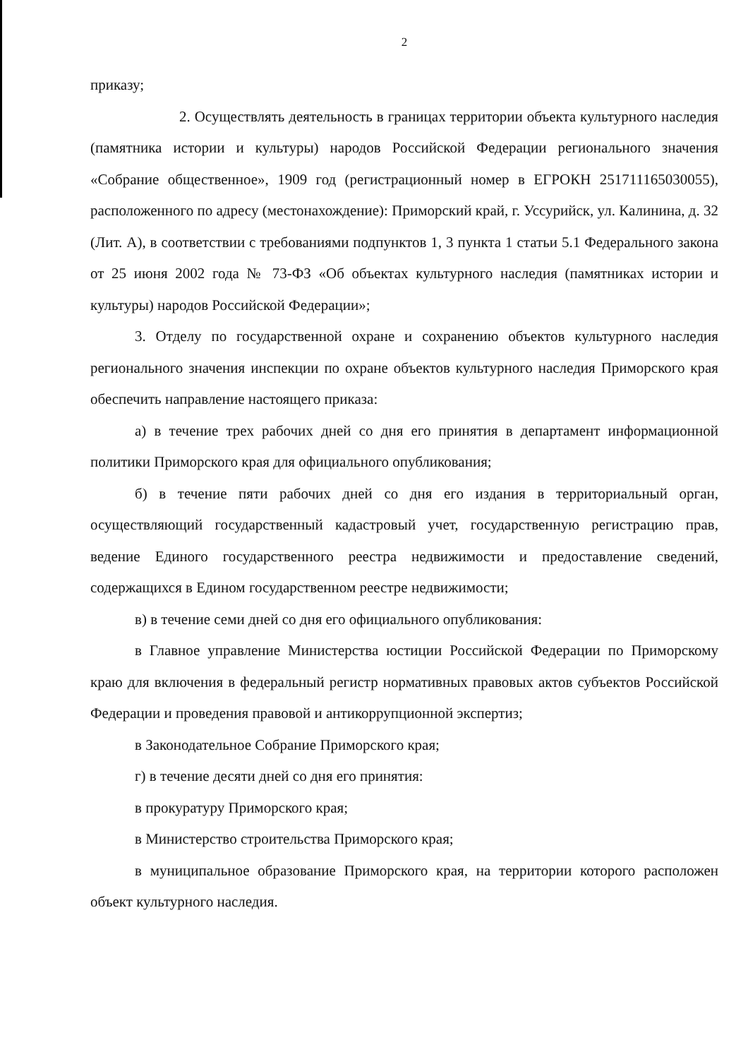2
приказу;
2. Осуществлять деятельность в границах территории объекта культурного наследия (памятника истории и культуры) народов Российской Федерации регионального значения «Собрание общественное», 1909 год (регистрационный номер в ЕГРОКН 251711165030055), расположенного по адресу (местонахождение): Приморский край, г. Уссурийск, ул. Калинина, д. 32 (Лит. А), в соответствии с требованиями подпунктов 1, 3 пункта 1 статьи 5.1 Федерального закона от 25 июня 2002 года № 73-ФЗ «Об объектах культурного наследия (памятниках истории и культуры) народов Российской Федерации»;
3. Отделу по государственной охране и сохранению объектов культурного наследия регионального значения инспекции по охране объектов культурного наследия Приморского края обеспечить направление настоящего приказа:
а) в течение трех рабочих дней со дня его принятия в департамент информационной политики Приморского края для официального опубликования;
б) в течение пяти рабочих дней со дня его издания в территориальный орган, осуществляющий государственный кадастровый учет, государственную регистрацию прав, ведение Единого государственного реестра недвижимости и предоставление сведений, содержащихся в Едином государственном реестре недвижимости;
в) в течение семи дней со дня его официального опубликования:
в Главное управление Министерства юстиции Российской Федерации по Приморскому краю для включения в федеральный регистр нормативных правовых актов субъектов Российской Федерации и проведения правовой и антикоррупционной экспертиз;
в Законодательное Собрание Приморского края;
г) в течение десяти дней со дня его принятия:
в прокуратуру Приморского края;
в Министерство строительства Приморского края;
в муниципальное образование Приморского края, на территории которого расположен объект культурного наследия.